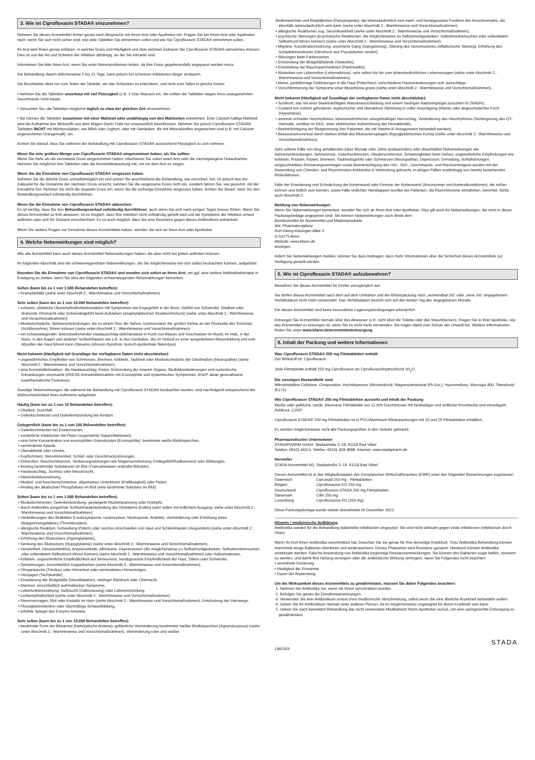3. Wie ist Ciprofloxacin STADA® einzunehmen?
Nehmen Sie dieses Arzneimittel immer genau nach Absprache mit Ihrem Arzt oder Apotheker ein. Fragen Sie bei Ihrem Arzt oder Apotheker nach, wenn Sie sich nicht sicher sind, wie viele Tabletten Sie einnehmen sollen und wie Sie Ciprofloxacin STADA® einnehmen sollen.
Ihr Arzt wird Ihnen genau erklären, in welcher Dosis und Häufigkeit und über welchen Zeitraum Sie Ciprofloxacin STADA® einnehmen müssen. Dies ist von der Art und Schwere der Infektion abhängig, an der Sie erkrankt sind.
Informieren Sie bitte Ihren Arzt, wenn Sie unter Nierenproblemen leiden, da Ihre Dosis gegebenenfalls angepasst werden muss.
Die Behandlung dauert üblicherweise 5 bis 21 Tage, kann jedoch bei schweren Infektionen länger andauern.
Die Bruchkerbe dient nur zum Teilen der Tablette, um das Schlucken zu erleichtern, und nicht zum Teilen in gleiche Dosen.
• Nehmen Sie die Tabletten unzerkaut mit viel Flüssigkeit (z.B. 1 Glas Wasser) ein. Sie sollten die Tabletten wegen ihres unangenehmen Geschmacks nicht kauen.
• Versuchen Sie, die Tabletten möglichst täglich zu etwa der gleichen Zeit einzunehmen.
• Sie können die Tabletten zusammen mit einer Mahlzeit oder unabhängig von den Mahlzeiten einnehmen. Eine Calcium-haltige Mahlzeit wird die Aufnahme des Wirkstoffs aus dem Magen-Darm-Trakt nur unwesentlich beeinflussen. Nehmen Sie jedoch Ciprofloxacin STADA® Tabletten NICHT mit Milchprodukten, wie Milch oder Joghurt, oder mit Getränken, die mit Mineralstoffen angereichert sind (z.B. mit Calcium angereicherter Orangensaft), ein.
Achten Sie darauf, dass Sie während der Behandlung mit Ciprofloxacin STADA® ausreichend Flüssigkeit zu sich nehmen.
Wenn Sie eine größere Menge von Ciprofloxacin STADA® eingenommen haben, als Sie sollten
Wenn Sie mehr als die verordnete Dosis eingenommen haben, informieren Sie sofort einen Arzt oder die nächstgelegene Notaufnahme. Nehmen Sie möglichst Ihre Tabletten oder die Arzneimittelpackung mit, um sie dem Arzt zu zeigen.
Wenn Sie die Einnahme von Ciprofloxacin STADA® vergessen haben
Nehmen Sie die übliche Dosis schnellstmöglich ein und setzen Sie anschließend die Behandlung, wie verordnet, fort. Ist jedoch fast der Zeitpunkt für die Einnahme der nächsten Dosis erreicht, nehmen Sie die vergessene Dosis nicht ein, sondern fahren Sie, wie gewohnt, mit der Einnahme fort. Nehmen Sie nicht die doppelte Dosis ein, wenn Sie die vorherige Einnahme vergessen haben. Achten Sie darauf, dass Sie den Behandlungsverlauf vollständig durchführen.
Wenn Sie die Einnahme von Ciprofloxacin STADA® abbrechen
Es ist wichtig, dass Sie den Behandlungsverlauf vollständig durchführen, auch wenn Sie sich nach einigen Tagen besser fühlen. Wenn Sie dieses Arzneimittel zu früh absetzen, ist es möglich, dass Ihre Infektion nicht vollständig geheilt wird und die Symptome der Infektion erneut auftreten oder sich Ihr Zustand verschlechtert. Es ist auch möglich, dass Sie eine Resistenz gegen dieses Antibiotikum entwickeln.
Wenn Sie weitere Fragen zur Einnahme dieses Arzneimittels haben, wenden Sie sich an Ihren Arzt oder Apotheker.
4. Welche Nebenwirkungen sind möglich?
Wie alle Arzneimittel kann auch dieses Arzneimittel Nebenwirkungen haben, die aber nicht bei jedem auftreten müssen.
Im folgenden Abschnitt sind die schwerwiegendsten Nebenwirkungen, die Sie möglicherweise bei sich selbst beobachten können, aufgelistet:
Beenden Sie die Einnahme von Ciprofloxacin STADA® und wenden sich sofort an Ihren Arzt, um ggf. eine andere Antibiotikatherapie in Erwägung zu ziehen, wenn Sie eine der folgenden schwerwiegenden Nebenwirkungen bemerken.
Selten (kann bis zu 1 von 1.000 Behandelten betreffen):
• Krampfanfälle (siehe unter Abschnitt 2.: Warnhinweise und Vorsichtsmaßnahmen)
Sehr selten (kann bis zu 1 von 10.000 Behandelten betreffen):
• schwere, plötzliche Überempfindlichkeitsreaktion mit Symptomen wie Engegefühl in der Brust, Gefühl von Schwindel, Übelkeit oder drohende Ohnmacht oder Schwindelgefühl beim Aufstehen (anaphylaktische/r Reaktion/Schock) (siehe unter Abschnitt 2.: Warnhinweise und Vorsichtsmaßnahmen),
• Muskelschwäche, Sehnenentzündungen, die zu einem Riss der Sehne, insbesondere der großen Sehne an der Rückseite des Knöchels (Achillessehne), führen können (siehe unter Abschnitt 2.: Warnhinweise und Vorsichtsmaßnahmen),
• ein schwerwiegender, lebensbedrohender Hautausschlag üblicherweise in Form von Blasen und Geschwüren im Mund, im Hals, in der Nase, in den Augen und anderen Schleimhäuten wie z.B. in den Genitalien, der im Verlauf zu einer ausgedehnten Blasenbildung und zum Abpellen der Haut führen kann (Stevens-Johnson-Syndrom, toxisch-epidermale Nekrolyse).
Nicht bekannt (Häufigkeit auf Grundlage der verfügbaren Daten nicht abschätzbar):
• ungewöhnliches Empfinden von Schmerzen, Brennen, Kribbeln, Taubheit oder Muskelschwäche der Gliedmaßen (Neuropathie) (siehe Abschnitt 2.: Warnhinweise und Vorsichtsmaßnahmen),
• eine Arzneimittelreaktion, die Hautausschlag, Fieber, Entzündung der inneren Organe, Blutbildveränderungen und systemische Erkrankungen verursacht (DRESS Arzneimittelreaktion mit Eosinophilie und systemischen Symptomen, AGEP akute generalisierte exanthematische Pustulose).
Sonstige Nebenwirkungen, die während der Behandlung mit Ciprofloxacin STADA® beobachtet wurden, sind nachfolgend entsprechend der Wahrscheinlichkeit ihres Auftretens aufgelistet:
Häufig (kann bis zu 1 von 10 Behandelten betreffen):
• Übelkeit, Durchfall,
• Gelenkschmerzen und Gelenkentzündung bei Kindern.
Gelegentlich (kann bis zu 1 von 100 Behandelten betreffen):
• Gelenkschmerzen bei Erwachsenen,
• zusätzliche Infektionen mit Pilzen (sogenannte Superinfektionen),
• eine hohe Konzentration von eosinophilen Granulozyten (Eosinophilie), bestimmte weiße Blutkörperchen,
• verminderter Appetit,
• Überaktivität oder Unruhe,
• Kopfschmerz, Benommenheit, Schlaf- oder Geschmacksstörungen,
• Erbrechen, Bauchschmerzen, Verdauungsstörungen wie Magenverstimmung (Völlegefühl/Sodbrennen) oder Blähungen,
• Anstieg bestimmter Substanzen im Blut (Transaminasen und/oder Bilirubin),
• Hautausschlag, Juckreiz oder Nesselsucht,
• Nierenfunktionsstörung,
• Muskel- und Knochenschmerzen, allgemeines Unwohlsein (Kraftlosigkeit) oder Fieber,
• Anstieg der alkalischen Phosphatase im Blut (eine bestimmte Substanz im Blut).
Selten (kann bis zu 1 von 1.000 Behandelten betreffen):
• Muskelschmerzen, Gelenkentzündung, gesteigerte Muskelspannung oder Krämpfe,
• durch Antibiotika ausgelöste Schleimhautentzündung des Dickdarms (Kolitis) (sehr selten mit tödlichem Ausgang; siehe unter Abschnitt 2.: Warnhinweise und Vorsichtsmaßnahmen),
• Veränderungen des Blutbildes (Leukozytopenie, Leukozytose, Neutropenie, Anämie), Verminderung oder Erhöhung eines Blutgerinnungsfaktors (Thrombozyten),
• allergische Reaktion, Schwellung (Ödem) oder rasches Anschwellen von Haut und Schleimhäuten (Angioödem) (siehe unter Abschnitt 2.: Warnhinweise und Vorsichtsmaßnahmen),
• Erhöhung des Blutzuckers (Hyperglykämie),
• Senkung des Blutzuckers (Hypoglykämie) (siehe unter Abschnitt 2.: Warnhinweise und Vorsichtsmaßnahmen),
• Verwirrtheit, Desorientiertheit, Angstzustände, Albträume, Depressionen (die möglicherweise zu Selbstmordgedanken, Selbstmordversuchen oder vollendetem Selbstmord führen können) (siehe Abschnitt 2.: Warnhinweise und Vorsichtsmaßnahmen) oder Halluzinationen,
• Kribbeln, ungewöhnliche Empfindlichkeit auf Sinnesreize, herabgesetzte Empfindlichkeit der Haut, Zittern oder Schwindel,
• Sehstörungen, einschließlich Doppeltsehen (siehe Abschnitt 2.: Warnhinweise und Vorsichtsmaßnahmen),
• Ohrgeräusche (Tinnitus) oder Hörverlust oder vermindertes Hörvermögen,
• Herzjagen (Tachykardie),
• Erweiterung der Blutgefäße (Vasodilatation), niedriger Blutdruck oder Ohnmacht,
• Atemnot, einschließlich asthmatischer Symptome,
• Leberfunktionsstörung, Gelbsucht (Gallestauung) oder Leberentzündung,
• Lichtempfindlichkeit (siehe unter Abschnitt 2.: Warnhinweise und Vorsichtsmaßnahmen),
• Nierenversagen, Blut oder Kristalle im Harn (siehe Abschnitt 2.: Warnhinweise und Vorsichtsmaßnahmen), Entzündung der Harnwege,
• Flüssigkeitsretention oder übermäßige Schweißbildung,
• erhöhte Spiegel des Enzyms Amylase.
Sehr selten (kann bis zu 1 von 10.000 Behandelten betreffen):
• bestimmte Form der Blutarmut (hämolytische Anämie), gefährliche Verminderung bestimmter weißer Blutkörperchen (Agranulozytose) (siehe unter Abschnitt 2.: Warnhinweise und Vorsichtsmaßnahmen), Verminderung roter und weißer
Blutkörperchen und Blutplättchen (Panzytopenie), die lebensbedrohlich sein kann; und herabgesetzte Funktion des Knochenmarks, die ebenfalls lebensbedrohlich sein kann (siehe unter Abschnitt 2.: Warnhinweise und Vorsichtsmaßnahmen),
• allergische Reaktionen sog. Serumkrankheit (siehe unter Abschnitt 2.: Warnhinweise und Vorsichtsmaßnahmen),
• psychische Störungen (psychotische Reaktionen, die möglicherweise zu Selbstmordgedanken, Selbstmordversuchen oder vollendetem Selbstmord führen können) (siehe unter Abschnitt 2.: Warnhinweise und Vorsichtsmaßnahmen),
• Migräne, Koordinationsstörung, unsicherer Gang (Gangstörung), Störung des Geruchssinnes (olfaktorische Störung), Erhöhung des Schädelinnendrucks (Hirndruck und Pseudotumor cerebri),
• Störungen beim Farbensehen,
• Entzündung der Blutgefäßwände (Vaskulitis),
• Entzündung der Bauchspeicheldrüse (Pankreatitis),
• Absterben von Leberzellen (Lebernekrose), sehr selten bis hin zum lebensbedrohlichen Leberversagen (siehe unter Abschnitt 2.: Warnhinweise und Vorsichtsmaßnahmen),
• kleine, punktförmige Einblutungen in die Haut (Petechien); verschiedene Hautveränderungen und -ausschläge,
• Verschlimmerung der Symptome einer Myasthenia gravis (siehe unter Abschnitt 2.: Warnhinweise und Vorsichtsmaßnahmen).
Nicht bekannt (Häufigkeit auf Grundlage der verfügbaren Daten nicht abschätzbar):
• Syndrom, das mit einer beeinträchtigten Wasserausscheidung und einem niedrigen Natriumspiegel assoziiert ist (SIADH),
• Zustand von extrem gehobener, euphorischer und überaktiver Stimmung in voller Ausprägung (Manie) oder abgeschwächter Form (Hypomanie),
• anormal schneller Herzrhythmus, lebensbedrohlicher unregelmäßiger Herzschlag, Veränderung des Herzrhythmus (Verlängerung des QT-Intervalls, sichtbar im EKG, einer elektrischen Aufzeichnung der Herzaktivität),
• Beeinträchtigung der Blutgerinnung (bei Patienten, die mit Vitamin-K-Antagonisten behandelt werden),
• Bewusstseinsverlust durch starken Abfall des Blutzuckerspiegels (hypoglykämisches Koma) (siehe unter Abschnitt 2.: Warnhinweise und Vorsichtsmaßnahmen).
Sehr seltene Fälle von lang anhaltenden (über Monate oder Jahre andauernden) oder dauerhaften Nebenwirkungen wie Sehnenentzündungen, Sehnenrisse, Gelenkschmerzen, Gliederschmerzen, Schwierigkeiten beim Gehen, ungewöhnliche Empfindungen wie Kribbeln, Prickeln, Kitzeln, Brennen, Taubheitsgefühl oder Schmerzen (Neuropathie), Depression, Ermüdung, Schlafstörungen, eingeschränktes Erinnerungsvermögen sowie Beeinträchtigung des Hör-, Seh-, Geschmacks- und Riechvermögens wurden mit der Anwendung von Chinolon- und Fluorchinolon-Antibiotika in Verbindung gebracht, in einigen Fällen unabhängig von bereits bestehenden Risikofaktoren.
Fälle der Erweiterung und Schwächung der Aortenwand oder Einrisse der Aortenwand (Aneurysmen und Aortendissektionen), die reißen können und tödlich sein können, sowie Fälle undichter Herzklappen wurden bei Patienten, die Fluorchinolone einnahmen, berichtet. Siehe auch Abschnitt 2.
Meldung von Nebenwirkungen
Wenn Sie Nebenwirkungen bemerken, wenden Sie sich an Ihren Arzt oder Apotheker. Dies gilt auch für Nebenwirkungen, die nicht in dieser Packungsbeilage angegeben sind. Sie können Nebenwirkungen auch direkt dem
Bundesinstitut für Arzneimittel und Medizinprodukte
Abt. Pharmakovigilanz
Kurt-Georg-Kiesinger-Allee 3
D-53175 Bonn
Website: www.bfarm.de
anzeigen.
Indem Sie Nebenwirkungen melden, können Sie dazu beitragen, dass mehr Informationen über die Sicherheit dieses Arzneimittels zur Verfügung gestellt werden.
5. Wie ist Ciprofloxacin STADA® aufzubewahren?
Bewahren Sie dieses Arzneimittel für Kinder unzugänglich auf.
Sie dürfen dieses Arzneimittel nach dem auf dem Umkarton und der Blisterpackung nach „verwendbar bis“ oder „verw. bis“ angegebenen Verfallsdatum nicht mehr verwenden. Das Verfallsdatum bezieht sich auf den letzten Tag des angegebenen Monats.
Für dieses Arzneimittel sind keine besonderen Lagerungsbedingungen erforderlich.
Entsorgen Sie Arzneimittel niemals über das Abwasser (z.B. nicht über die Toilette oder das Waschbecken). Fragen Sie in Ihrer Apotheke, wie das Arzneimittel zu entsorgen ist, wenn Sie es nicht mehr verwenden. Sie tragen damit zum Schutz der Umwelt bei. Weitere Informationen finden Sie unter www.bfarm.de/arzneimittelentsorgung.
6. Inhalt der Packung und weitere Informationen
Was Ciprofloxacin STADA® 250 mg Filmtabletten enthält
Der Wirkstoff ist: Ciprofloxacin.
Jede Filmtablette enthält 250 mg Ciprofloxacin als Ciprofloxacinhydrochlorid 1H<sub>2</sub>O.
Die sonstigen Bestandteile sind
Mikrokristalline Cellulose, Crospovidon, Hochdisperses Siliciumdioxid, Magnesiumstearat (Ph.Eur.), Hypromellose, Macrogol 400, Titandioxid (E171).
Wie Ciprofloxacin STADA® 250 mg Filmtabletten aussieht und Inhalt der Packung
Weiße oder gelbliche, runde, bikonvexe Filmtablette von 11 mm Durchmesser mit beidseitiger und seitlicher Bruchkerbe und einseitigem Aufdruck „C250“.
Ciprofloxacin STADA® 250 mg Filmtabletten ist in PVC/Aluminium-Blisterpackungen mit 10 und 20 Filmtabletten erhältlich.
Es werden möglicherweise nicht alle Packungsgrößen in den Verkehr gebracht.
Pharmazeutischer Unternehmer
STADAPHARM GmbH, Stadastraße 2–18, 61118 Bad Vilbel
Telefon: 06101 603-0, Telefax: 06101 603-3888, Internet: www.stadapharm.de
Hersteller
STADA Arzneimittel AG, Stadastraße 2–18, 61118 Bad Vilbel
Dieses Arzneimittel ist in den Mitgliedsstaaten des Europäischen Wirtschaftsraumes (EWR) unter den folgenden Bezeichnungen zugelassen:
| Österreich | Ciprostad 250 mg - Filmtabletten |
| Belgien | Ciprofloxacine EG 250 mg |
| Deutschland | Ciprofloxacin STADA 250 mg Filmtabletten |
| Dänemark | Cifin 250 mg |
| Luxemburg | Ciprofloxacine EG (250 mg) |
Diese Packungsbeilage wurde zuletzt überarbeitet im Dezember 2022.
Hinweis / medizinische Aufklärung
Antibiotika werden für die Behandlung bakterieller Infektionen eingesetzt. Sie sind nicht wirksam gegen virale Infektionen (Infektionen durch Viren).
Wenn Ihr Arzt Ihnen Antibiotika verschrieben hat, brauchen Sie sie genau für Ihre derzeitige Krankheit. Trotz Antibiotika-Behandlung können manchmal einige Bakterien überleben und weiterwachsen. Dieses Phänomen wird Resistenz genannt: Hierdurch können Antibiotika unwirksam werden. Falsche Anwendung von Antibiotika begünstigt Resistenzentwicklungen. Sie können den Bakterien sogar helfen, resistent zu werden, und damit Ihre Heilung verzögern oder die antibiotische Wirkung verringern, wenn Sie Folgendes nicht beachten:
• verordnete Dosierung
• Häufigkeit der Einnahme
• Dauer der Anwendung.
Um die Wirksamkeit dieses Arzneimittels zu gewährleisten, müssen Sie daher Folgendes beachten:
1. Nehmen Sie Antibiotika nur, wenn sie Ihnen verschrieben wurden.
2. Befolgen Sie genau die Einnahmeanweisungen.
3. Verwenden Sie kein Antibiotikum erneut ohne medizinische Verschreibung, selbst wenn Sie eine ähnliche Krankheit behandeln wollen.
4. Geben Sie Ihr Antibiotikum niemals einer anderen Person, da es möglicherweise ungeeignet für deren Krankheit sein kann.
5. Geben Sie nach beendeter Behandlung das nicht verwendete Medikament Ihrem Apotheker zurück, um eine sachgerechte Entsorgung zu gewährleisten.
STADA
1365203